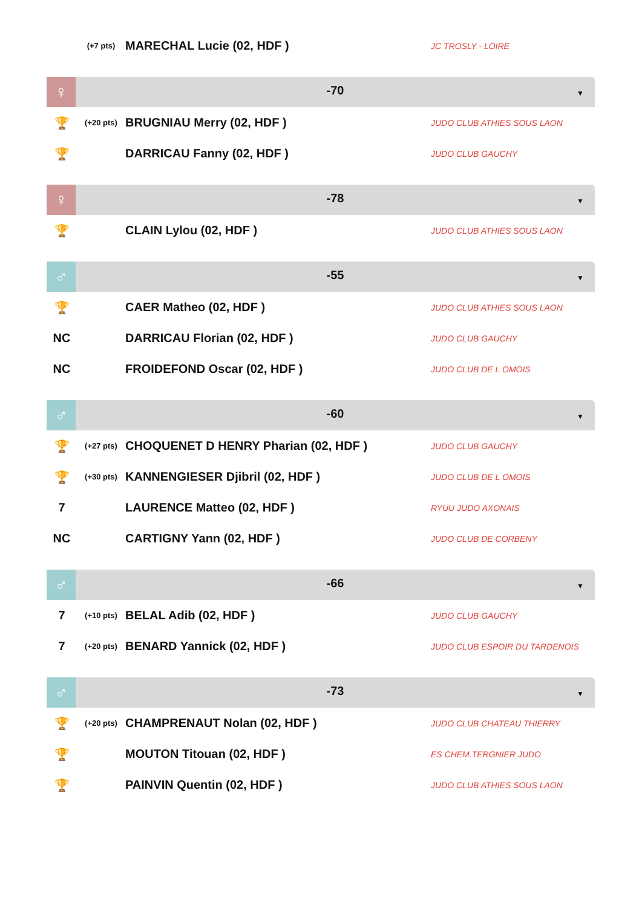| | (+7 pts) | MARECHAL Lucie (02, HDF ) | JC TROSLY - LOIRE |
♀
-70
▼
| 🏆 | (+20 pts) | BRUGNIAU Merry (02, HDF ) | JUDO CLUB ATHIES SOUS LAON |
| 🏆 | | DARRICAU Fanny (02, HDF ) | JUDO CLUB GAUCHY |
♀
-78
▼
| 🏆 | | CLAIN Lylou (02, HDF ) | JUDO CLUB ATHIES SOUS LAON |
♂
-55
▼
| 🏆 | | CAER Matheo (02, HDF ) | JUDO CLUB ATHIES SOUS LAON |
| NC | | DARRICAU Florian (02, HDF ) | JUDO CLUB GAUCHY |
| NC | | FROIDEFOND Oscar (02, HDF ) | JUDO CLUB DE L OMOIS |
♂
-60
▼
| 🏆 | (+27 pts) | CHOQUENET D HENRY Pharian (02, HDF ) | JUDO CLUB GAUCHY |
| 🏆 | (+30 pts) | KANNENGIESER Djibril (02, HDF ) | JUDO CLUB DE L OMOIS |
| 7 | | LAURENCE Matteo (02, HDF ) | RYUU JUDO AXONAIS |
| NC | | CARTIGNY Yann (02, HDF ) | JUDO CLUB DE CORBENY |
♂
-66
▼
| 7 | (+10 pts) | BELAL Adib (02, HDF ) | JUDO CLUB GAUCHY |
| 7 | (+20 pts) | BENARD Yannick (02, HDF ) | JUDO CLUB ESPOIR DU TARDENOIS |
♂
-73
▼
| 🏆 | (+20 pts) | CHAMPRENAUT Nolan (02, HDF ) | JUDO CLUB CHATEAU THIERRY |
| 🏆 | | MOUTON Titouan (02, HDF ) | ES CHEM.TERGNIER JUDO |
| 🏆 | | PAINVIN Quentin (02, HDF ) | JUDO CLUB ATHIES SOUS LAON |